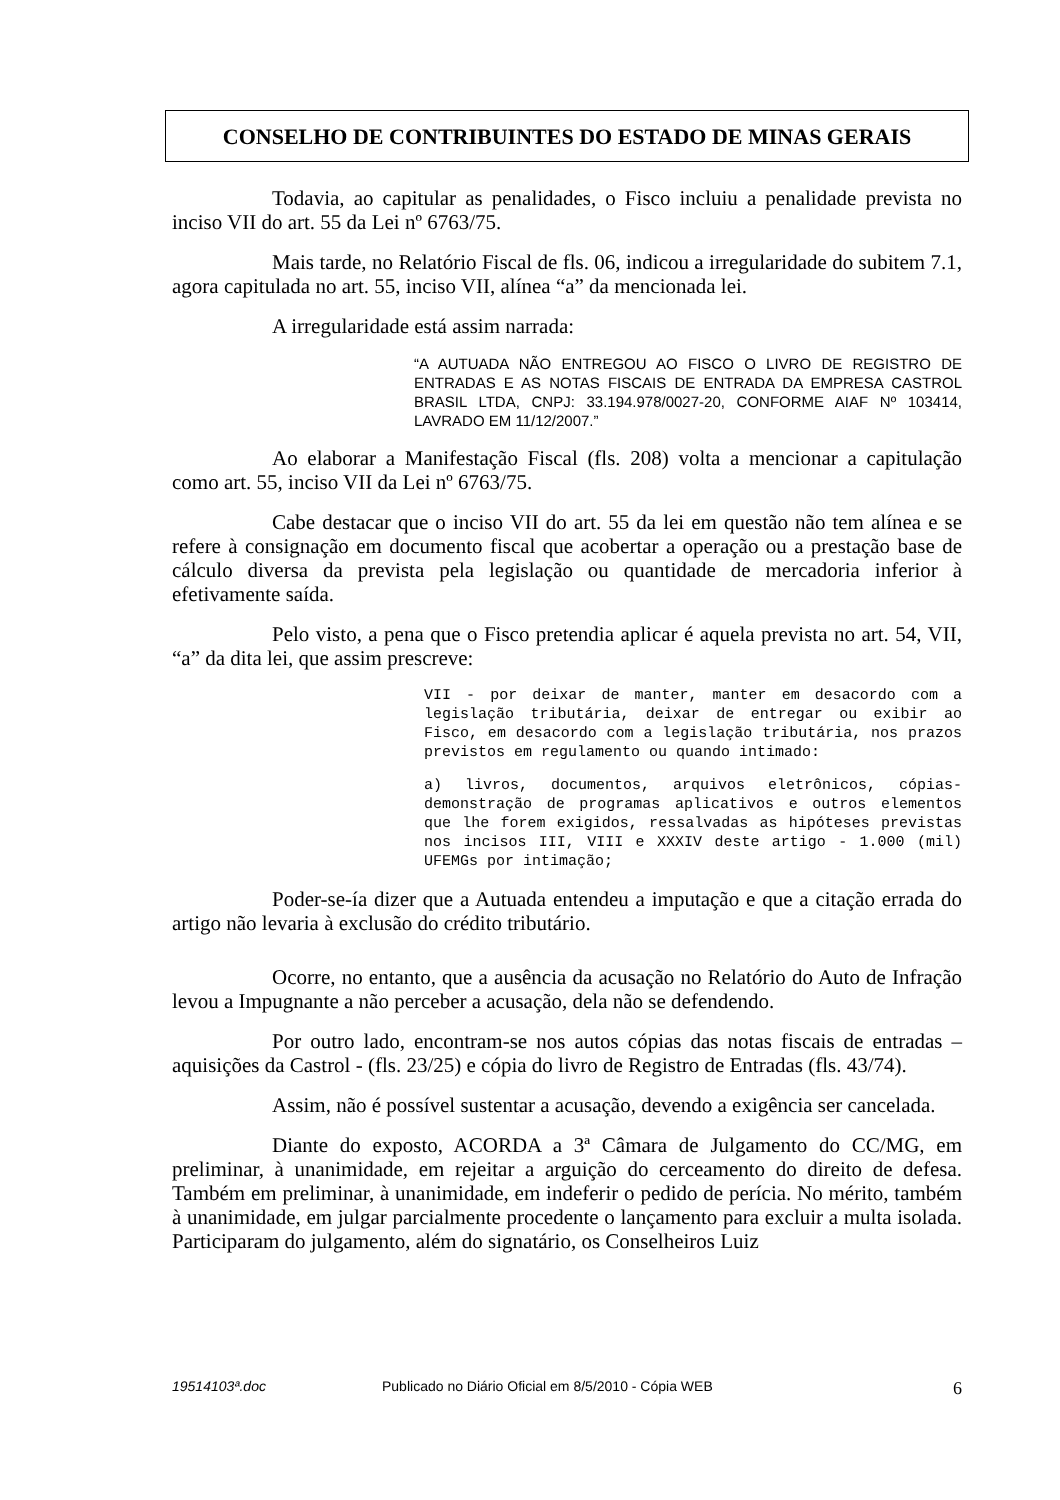CONSELHO DE CONTRIBUINTES DO ESTADO DE MINAS GERAIS
Todavia, ao capitular as penalidades, o Fisco incluiu a penalidade prevista no inciso VII do art. 55 da Lei nº 6763/75.
Mais tarde, no Relatório Fiscal de fls. 06, indicou a irregularidade do subitem 7.1, agora capitulada no art. 55, inciso VII, alínea “a” da mencionada lei.
A irregularidade está assim narrada:
“A AUTUADA NÃO ENTREGOU AO FISCO O LIVRO DE REGISTRO DE ENTRADAS E AS NOTAS FISCAIS DE ENTRADA DA EMPRESA CASTROL BRASIL LTDA, CNPJ: 33.194.978/0027-20, CONFORME AIAF Nº 103414, LAVRADO EM 11/12/2007.”
Ao elaborar a Manifestação Fiscal (fls. 208) volta a mencionar a capitulação como art. 55, inciso VII da Lei nº 6763/75.
Cabe destacar que o inciso VII do art. 55 da lei em questão não tem alínea e se refere à consignação em documento fiscal que acobertar a operação ou a prestação base de cálculo diversa da prevista pela legislação ou quantidade de mercadoria inferior à efetivamente saída.
Pelo visto, a pena que o Fisco pretendia aplicar é aquela prevista no art. 54, VII, “a” da dita lei, que assim prescreve:
VII - por deixar de manter, manter em desacordo com a legislação tributária, deixar de entregar ou exibir ao Fisco, em desacordo com a legislação tributária, nos prazos previstos em regulamento ou quando intimado:
a) livros, documentos, arquivos eletrônicos, cópias-demonstração de programas aplicativos e outros elementos que lhe forem exigidos, ressalvadas as hipóteses previstas nos incisos III, VIII e XXXIV deste artigo - 1.000 (mil) UFEMGs por intimação;
Poder-se-ía dizer que a Autuada entendeu a imputação e que a citação errada do artigo não levaria à exclusão do crédito tributário.
Ocorre, no entanto, que a ausência da acusação no Relatório do Auto de Infração levou a Impugnante a não perceber a acusação, dela não se defendendo.
Por outro lado, encontram-se nos autos cópias das notas fiscais de entradas – aquisições da Castrol - (fls. 23/25) e cópia do livro de Registro de Entradas (fls. 43/74).
Assim, não é possível sustentar a acusação, devendo a exigência ser cancelada.
Diante do exposto, ACORDA a 3ª Câmara de Julgamento do CC/MG, em preliminar, à unanimidade, em rejeitar a arguição do cerceamento do direito de defesa. Também em preliminar, à unanimidade, em indeferir o pedido de perícia. No mérito, também à unanimidade, em julgar parcialmente procedente o lançamento para excluir a multa isolada. Participaram do julgamento, além do signatário, os Conselheiros Luiz
19514103ª.doc Publicado no Diário Oficial em 8/5/2010 - Cópia WEB 6